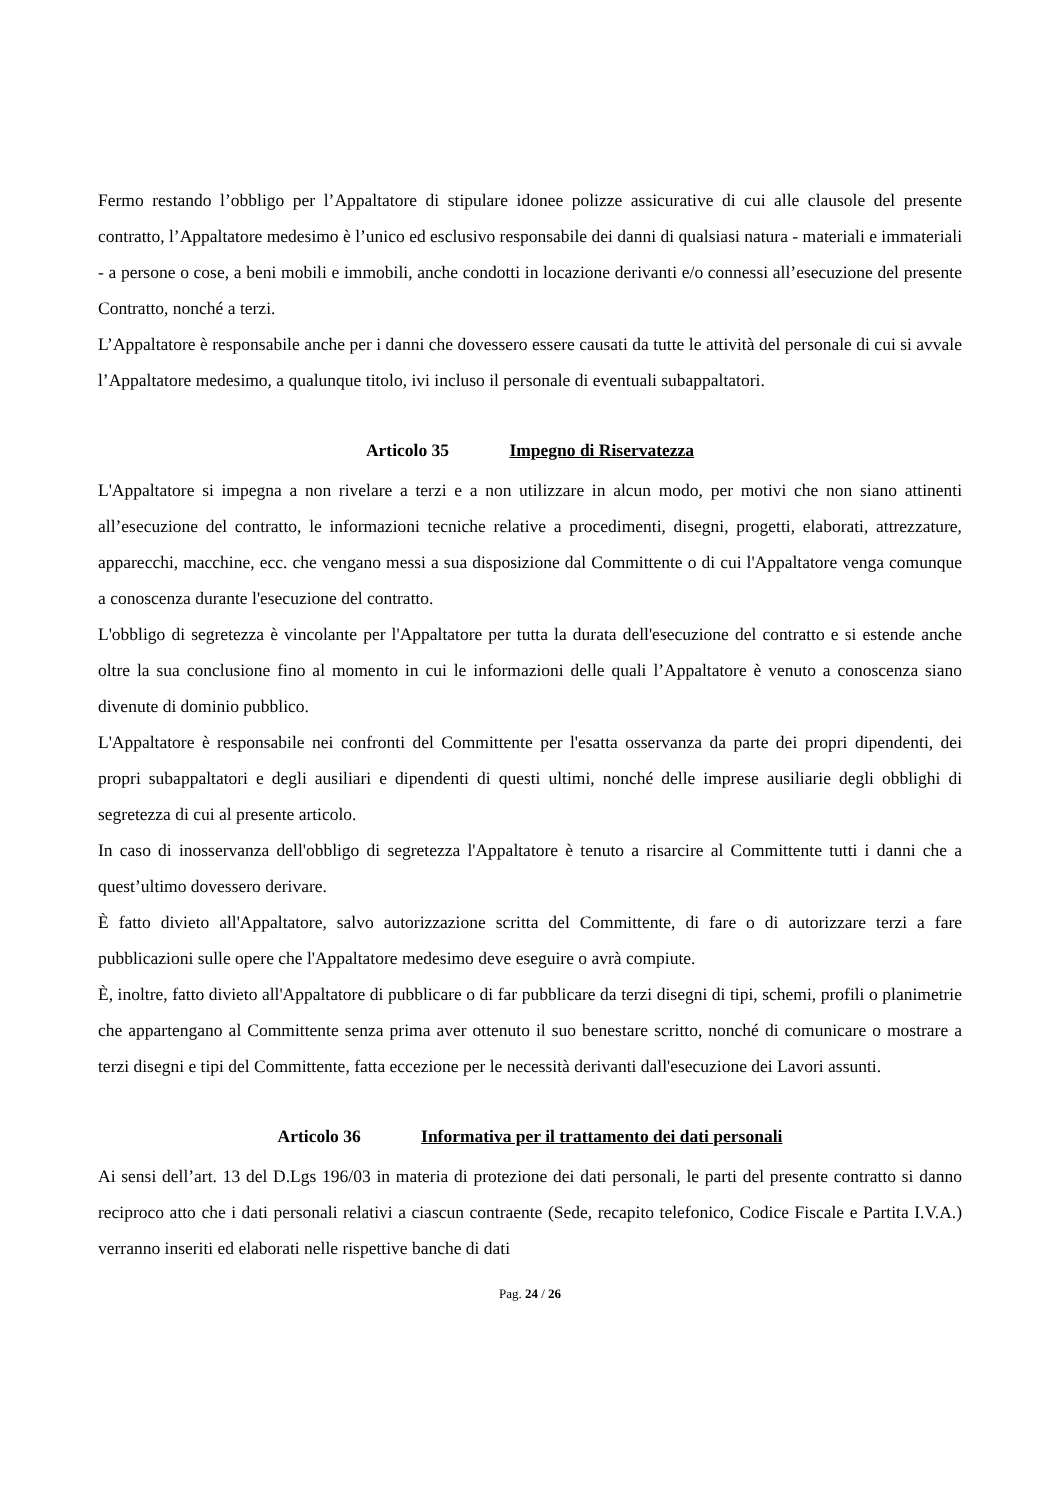Fermo restando l’obbligo per l’Appaltatore di stipulare idonee polizze assicurative di cui alle clausole del presente contratto, l’Appaltatore medesimo è l’unico ed esclusivo responsabile dei danni di qualsiasi natura - materiali e immateriali - a persone o cose, a beni mobili e immobili, anche condotti in locazione derivanti e/o connessi all’esecuzione del presente Contratto, nonché a terzi.
L’Appaltatore è responsabile anche per i danni che dovessero essere causati da tutte le attività del personale di cui si avvale l’Appaltatore medesimo, a qualunque titolo, ivi incluso il personale di eventuali subappaltatori.
Articolo 35 Impegno di Riservatezza
L'Appaltatore si impegna a non rivelare a terzi e a non utilizzare in alcun modo, per motivi che non siano attinenti all’esecuzione del contratto, le informazioni tecniche relative a procedimenti, disegni, progetti, elaborati, attrezzature, apparecchi, macchine, ecc. che vengano messi a sua disposizione dal Committente o di cui l'Appaltatore venga comunque a conoscenza durante l'esecuzione del contratto.
L'obbligo di segretezza è vincolante per l'Appaltatore per tutta la durata dell'esecuzione del contratto e si estende anche oltre la sua conclusione fino al momento in cui le informazioni delle quali l’Appaltatore è venuto a conoscenza siano divenute di dominio pubblico.
L'Appaltatore è responsabile nei confronti del Committente per l'esatta osservanza da parte dei propri dipendenti, dei propri subappaltatori e degli ausiliari e dipendenti di questi ultimi, nonché delle imprese ausiliarie degli obblighi di segretezza di cui al presente articolo.
In caso di inosservanza dell'obbligo di segretezza l'Appaltatore è tenuto a risarcire al Committente tutti i danni che a quest’ultimo dovessero derivare.
È fatto divieto all'Appaltatore, salvo autorizzazione scritta del Committente, di fare o di autorizzare terzi a fare pubblicazioni sulle opere che l'Appaltatore medesimo deve eseguire o avrà compiute.
È, inoltre, fatto divieto all'Appaltatore di pubblicare o di far pubblicare da terzi disegni di tipi, schemi, profili o planimetrie che appartengano al Committente senza prima aver ottenuto il suo benestare scritto, nonché di comunicare o mostrare a terzi disegni e tipi del Committente, fatta eccezione per le necessità derivanti dall'esecuzione dei Lavori assunti.
Articolo 36 Informativa per il trattamento dei dati personali
Ai sensi dell’art. 13 del D.Lgs 196/03 in materia di protezione dei dati personali, le parti del presente contratto si danno reciproco atto che i dati personali relativi a ciascun contraente (Sede, recapito telefonico, Codice Fiscale e Partita I.V.A.) verranno inseriti ed elaborati nelle rispettive banche di dati
Pag. 24 / 26